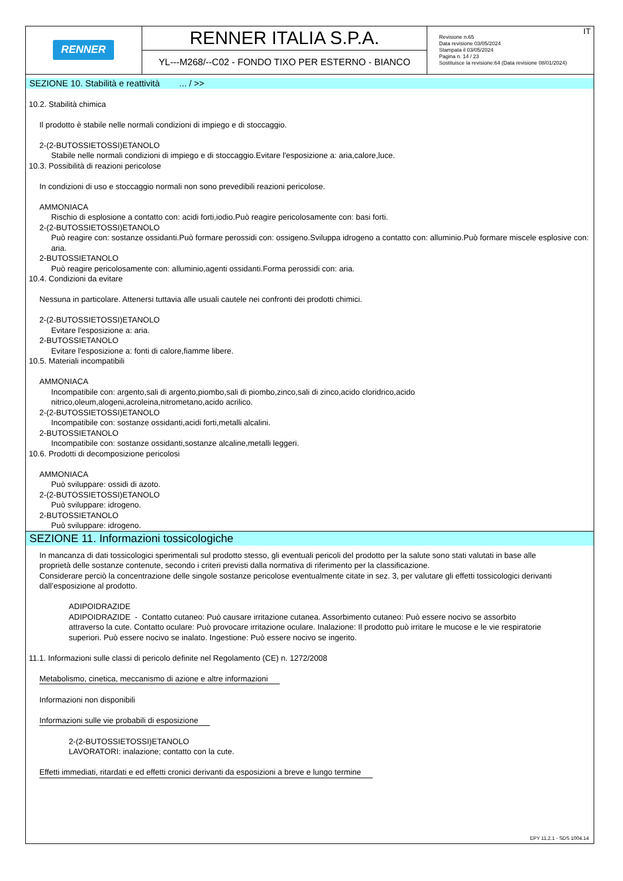| RENNER | RENNER ITALIA S.P.A. YL---M268/--C02 - FONDO TIXO PER ESTERNO - BIANCO | IT Revisione n.65 Data revisione 03/05/2024 Stampata il 03/05/2024 Pagina n. 14 / 23 Sostituisce la revisione:64 (Data revisione 08/01/2024) |
SEZIONE 10. Stabilità e reattività ... / >>
10.2. Stabilità chimica
Il prodotto è stabile nelle normali condizioni di impiego e di stoccaggio.
2-(2-BUTOSSIETOSSI)ETANOLO
Stabile nelle normali condizioni di impiego e di stoccaggio.Evitare l'esposizione a: aria,calore,luce.
10.3. Possibilità di reazioni pericolose
In condizioni di uso e stoccaggio normali non sono prevedibili reazioni pericolose.
AMMONIACA
Rischio di esplosione a contatto con: acidi forti,iodio.Può reagire pericolosamente con: basi forti.
2-(2-BUTOSSIETOSSI)ETANOLO
Può reagire con: sostanze ossidanti.Può formare perossidi con: ossigeno.Sviluppa idrogeno a contatto con: alluminio.Può formare miscele esplosive con: aria.
2-BUTOSSIETANOLO
Può reagire pericolosamente con: alluminio,agenti ossidanti.Forma perossidi con: aria.
10.4. Condizioni da evitare
Nessuna in particolare. Attenersi tuttavia alle usuali cautele nei confronti dei prodotti chimici.
2-(2-BUTOSSIETOSSI)ETANOLO
Evitare l'esposizione a: aria.
2-BUTOSSIETANOLO
Evitare l'esposizione a: fonti di calore,fiamme libere.
10.5. Materiali incompatibili
AMMONIACA
Incompatibile con: argento,sali di argento,piombo,sali di piombo,zinco,sali di zinco,acido cloridrico,acido nitrico,oleum,alogeni,acroleina,nitrometano,acido acrilico.
2-(2-BUTOSSIETOSSI)ETANOLO
Incompatibile con: sostanze ossidanti,acidi forti,metalli alcalini.
2-BUTOSSIETANOLO
Incompatibile con: sostanze ossidanti,sostanze alcaline,metalli leggeri.
10.6. Prodotti di decomposizione pericolosi
AMMONIACA
Può sviluppare: ossidi di azoto.
2-(2-BUTOSSIETOSSI)ETANOLO
Può sviluppare: idrogeno.
2-BUTOSSIETANOLO
Può sviluppare: idrogeno.
SEZIONE 11. Informazioni tossicologiche
In mancanza di dati tossicologici sperimentali sul prodotto stesso, gli eventuali pericoli del prodotto per la salute sono stati valutati in base alle proprietà delle sostanze contenute, secondo i criteri previsti dalla normativa di riferimento per la classificazione.
Considerare perciò la concentrazione delle singole sostanze pericolose eventualmente citate in sez. 3, per valutare gli effetti tossicologici derivanti dall’esposizione al prodotto.
ADIPOIDRAZIDE
ADIPOIDRAZIDE - Contatto cutaneo: Può causare irritazione cutanea. Assorbimento cutaneo: Può essere nocivo se assorbito attraverso la cute. Contatto oculare: Può provocare irritazione oculare. Inalazione: Il prodotto può irritare le mucose e le vie respiratorie superiori. Può essere nocivo se inalato. Ingestione: Può essere nocivo se ingerito.
11.1. Informazioni sulle classi di pericolo definite nel Regolamento (CE) n. 1272/2008
Metabolismo, cinetica, meccanismo di azione e altre informazioni
Informazioni non disponibili
Informazioni sulle vie probabili di esposizione
2-(2-BUTOSSIETOSSI)ETANOLO
LAVORATORI: inalazione; contatto con la cute.
Effetti immediati, ritardati e ed effetti cronici derivanti da esposizioni a breve e lungo termine
EPY 11.2.1 - SDS 1004.14